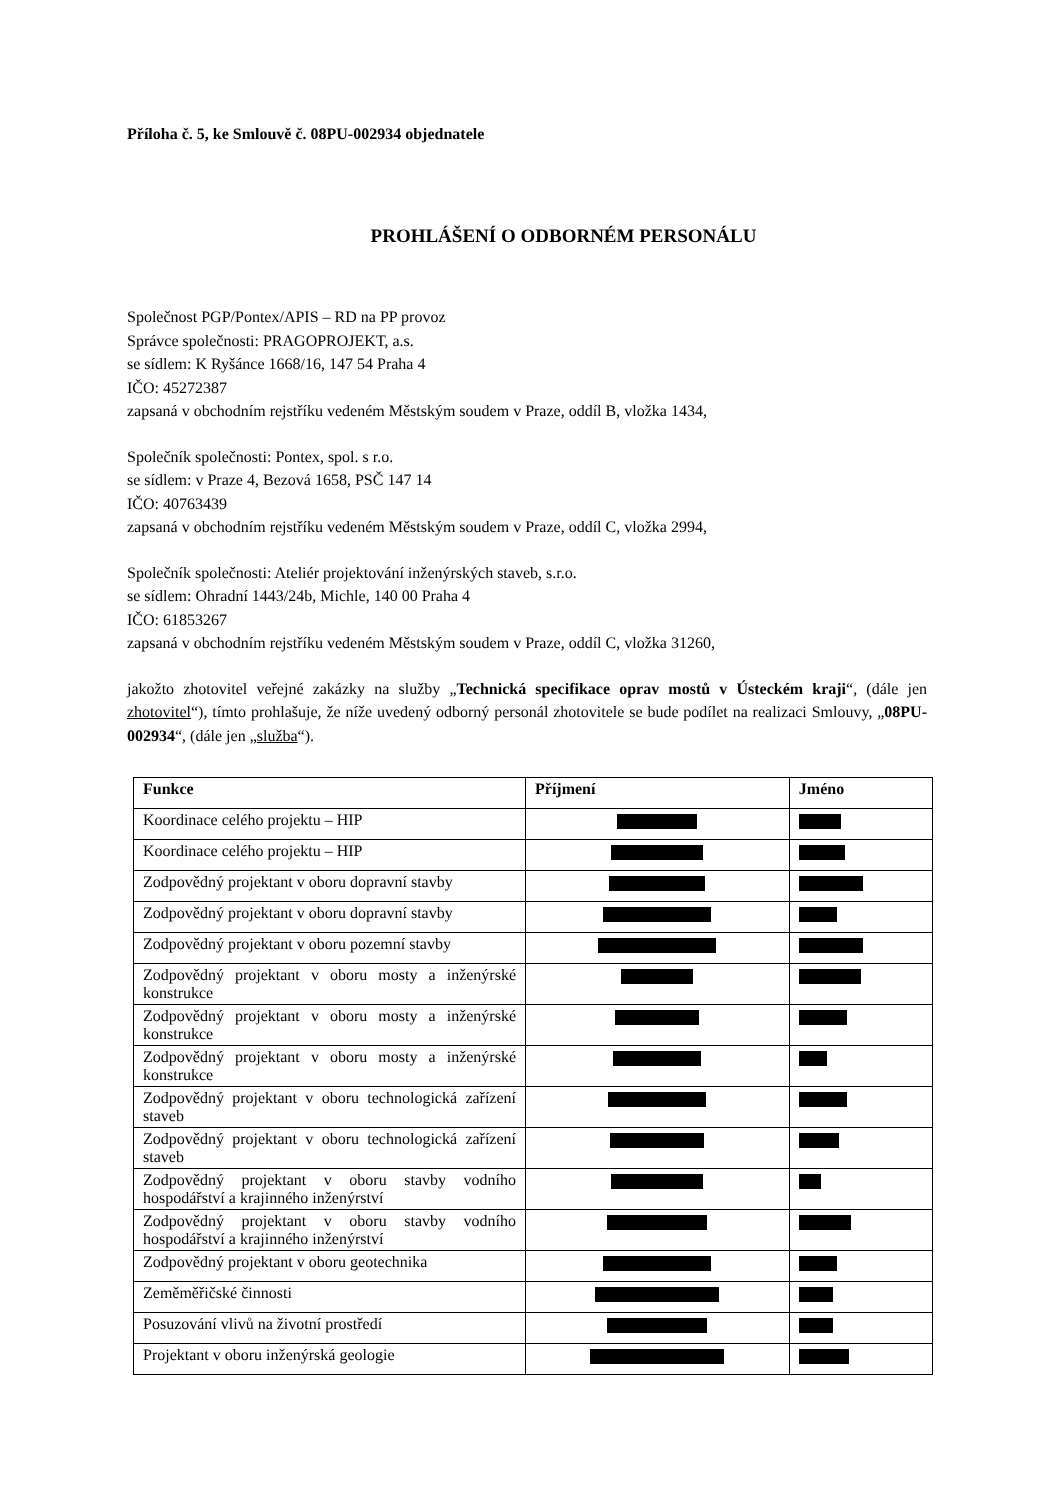Příloha č. 5, ke Smlouvě č. 08PU-002934 objednatele
PROHLÁŠENÍ O ODBORNÉM PERSONÁLU
Společnost PGP/Pontex/APIS – RD na PP provoz
Správce společnosti: PRAGOPROJEKT, a.s.
se sídlem: K Ryšánce 1668/16, 147 54 Praha 4
IČO: 45272387
zapsaná v obchodním rejstříku vedeném Městským soudem v Praze, oddíl B, vložka 1434,
Společník společnosti: Pontex, spol. s r.o.
se sídlem: v Praze 4, Bezová 1658, PSČ 147 14
IČO: 40763439
zapsaná v obchodním rejstříku vedeném Městským soudem v Praze, oddíl C, vložka 2994,
Společník společnosti: Ateliér projektování inženýrských staveb, s.r.o.
se sídlem: Ohradní 1443/24b, Michle, 140 00 Praha 4
IČO: 61853267
zapsaná v obchodním rejstříku vedeném Městským soudem v Praze, oddíl C, vložka 31260,
jakožto zhotovitel veřejné zakázky na služby „Technická specifikace oprav mostů v Ústeckém kraji“, (dále jen zhotovitel“), tímto prohlašuje, že níže uvedený odborný personál zhotovitele se bude podílet na realizaci Smlouvy, „08PU-002934“, (dále jen „služba“).
| Funkce | Příjmení | Jméno |
| --- | --- | --- |
| Koordinace celého projektu – HIP | | |
| Koordinace celého projektu – HIP | | |
| Zodpovědný projektant v oboru dopravní stavby | | |
| Zodpovědný projektant v oboru dopravní stavby | | |
| Zodpovědný projektant v oboru pozemní stavby | | |
| Zodpovědný projektant v oboru mosty a inženýrské konstrukce | | |
| Zodpovědný projektant v oboru mosty a inženýrské konstrukce | | |
| Zodpovědný projektant v oboru mosty a inženýrské konstrukce | | |
| Zodpovědný projektant v oboru technologická zařízení staveb | | |
| Zodpovědný projektant v oboru technologická zařízení staveb | | |
| Zodpovědný projektant v oboru stavby vodního hospodářství a krajinného inženýrství | | |
| Zodpovědný projektant v oboru stavby vodního hospodářství a krajinného inženýrství | | |
| Zodpovědný projektant v oboru geotechnika | | |
| Zeměměřičské činnosti | | |
| Posuzování vlivů na životní prostředí | | |
| Projektant v oboru inženýrská geologie | | |